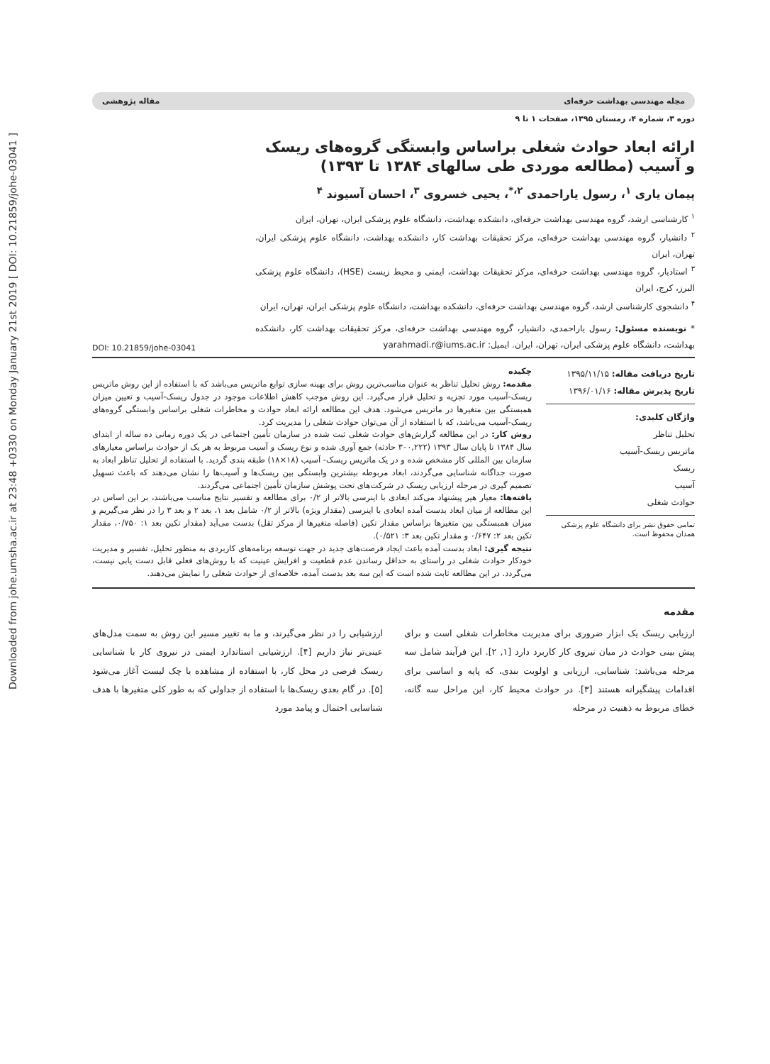Downloaded from johe.umsha.ac.ir at 23:48 +0330 on Monday January 21st 2019 [ DOI: 10.21859/johe-03041 ]
مجله مهندسی بهداشت حرفه‌ای مقاله پژوهشی
دوره ۳، شماره ۴، زمستان ۱۳۹۵، صفحات ۱ تا ۹
ارائه ابعاد حوادث شغلی براساس وابستگی گروه‌های ریسک و آسیب (مطالعه موردی طی سالهای ۱۳۸۴ تا ۱۳۹۳)
پیمان یاری <sup>۱</sup>، رسول یاراحمدی <sup>۲،*</sup>، یحیی خسروی <sup>۳</sup>، احسان آسیوند <sup>۴</sup>
<sup>۱</sup> کارشناسی ارشد، گروه مهندسی بهداشت حرفه‌ای، دانشکده بهداشت، دانشگاه علوم پزشکی ایران، تهران، ایران
<sup>۲</sup> دانشیار، گروه مهندسی بهداشت حرفه‌ای، مرکز تحقیقات بهداشت کار، دانشکده بهداشت، دانشگاه علوم پزشکی ایران، تهران، ایران
<sup>۳</sup> استادیار، گروه مهندسی بهداشت حرفه‌ای، مرکز تحقیقات بهداشت، ایمنی و محیط زیست (HSE)، دانشگاه علوم پزشکی البرز، کرج، ایران
<sup>۴</sup> دانشجوی کارشناسی ارشد، گروه مهندسی بهداشت حرفه‌ای، دانشکده بهداشت، دانشگاه علوم پزشکی ایران، تهران، ایران
* نویسنده مسئول: رسول یاراحمدی، دانشیار، گروه مهندسی بهداشت حرفه‌ای، مرکز تحقیقات بهداشت کار، دانشکده بهداشت، دانشگاه علوم پزشکی ایران، تهران، ایران. ایمیل: yarahmadi.r@iums.ac.ir
DOI: 10.21859/johe-03041
تاریخ دریافت مقاله: ۱۳۹۵/۱۱/۱۵
تاریخ پذیرش مقاله: ۱۳۹۶/۰۱/۱۶
واژگان کلیدی:
تحلیل تناظر
ماتریس ریسک-آسیب
ریسک
آسیب
حوادث شغلی
تمامی حقوق نشر برای دانشگاه علوم پزشکی همدان محفوظ است.
چکیده
مقدمه: روش تحلیل تناظر به عنوان مناسب‌ترین روش برای بهینه سازی توابع ماتریس می‌باشد که با استفاده از این روش ماتریس ریسک-آسیب مورد تجزیه و تحلیل قرار می‌گیرد. این روش موجب کاهش اطلاعات موجود در جدول ریسک-آسیب و تعیین میزان همبستگی بین متغیرها در ماتریس می‌شود. هدف این مطالعه ارائه ابعاد حوادث و مخاطرات شغلی براساس وابستگی گروه‌های ریسک-آسیب می‌باشد، که با استفاده از آن می‌توان حوادث شغلی را مدیریت کرد.
روش کار: در این مطالعه گزارش‌های حوادث شغلی ثبت شده در سازمان تأمین اجتماعی در یک دوره زمانی ده ساله از ابتدای سال ۱۳۸۴ تا پایان سال ۱۳۹۳ (۳۰۰,۲۲۲ حادثه) جمع آوری شده و نوع ریسک و آسیب مربوط به هر یک از حوادث براساس معیارهای سازمان بین المللی کار مشخص شده و در یک ماتریس ریسک- آسیب (۱۸×۱۸) طبقه بندی گردید. با استفاده از تحلیل تناظر ابعاد به صورت جداگانه شناسایی می‌گردند، ابعاد مربوطه بیشترین وابستگی بین ریسک‌ها و آسیب‌ها را نشان می‌دهند که باعث تسهیل تصمیم گیری در مرحله ارزیابی ریسک در شرکت‌های تحت پوشش سازمان تأمین اجتماعی می‌گردند.
یافته‌ها: معیار هیر پیشنهاد می‌کند ابعادی با اینرسی بالاتر از ۰/۲ برای مطالعه و تفسیر نتایج مناسب می‌باشند، بر این اساس در این مطالعه از میان ابعاد بدست آمده ابعادی با اینرسی (مقدار ویژه) بالاتر از ۰/۲ شامل بعد ۱، بعد ۲ و بعد ۳ را در نظر می‌گیریم و میزان همبستگی بین متغیرها براساس مقدار تکین (فاصله متغیرها از مرکز ثقل) بدست می‌آید (مقدار تکین بعد ۱: ۰/۷۵۰، مقدار تکین بعد ۲: ۰/۶۴۷ و مقدار تکین بعد ۳: ۰/۵۲۱).
نتیجه گیری: ابعاد بدست آمده باعث ایجاد فرصت‌های جدید در جهت توسعه برنامه‌های کاربردی به منظور تحلیل، تفسیر و مدیریت خودکار حوادث شغلی در راستای به حداقل رساندن عدم قطعیت و افزایش عینیت که با روش‌های فعلی قابل دست یابی نیست، می‌گردد. در این مطالعه ثابت شده است که این سه بعد بدست آمده، خلاصه‌ای از حوادث شغلی را نمایش می‌دهند.
مقدمه
ارزیابی ریسک یک ابزار ضروری برای مدیریت مخاطرات شغلی است و برای پیش بینی حوادث در میان نیروی کار کاربرد دارد [۱, ۲]. این فرآیند شامل سه مرحله می‌باشد: شناسایی، ارزیابی و اولویت بندی، که پایه و اساسی برای اقدامات پیشگیرانه هستند [۳]. در حوادث محیط کار، این مراحل سه گانه، خطای مربوط به ذهنیت در مرحله
ارزشیابی را در نظر می‌گیرند، و ما به تغییر مسیر این روش به سمت مدل‌های عینی‌تر نیاز داریم [۴]. ارزشیابی استاندارد ایمنی در نیروی کار با شناسایی ریسک فرضی در محل کار، با استفاده از مشاهده یا چک لیست آغاز می‌شود [۵]. در گام بعدی ریسک‌ها با استفاده از جداولی که به طور کلی متغیرها با هدف شناسایی احتمال و پیامد مورد